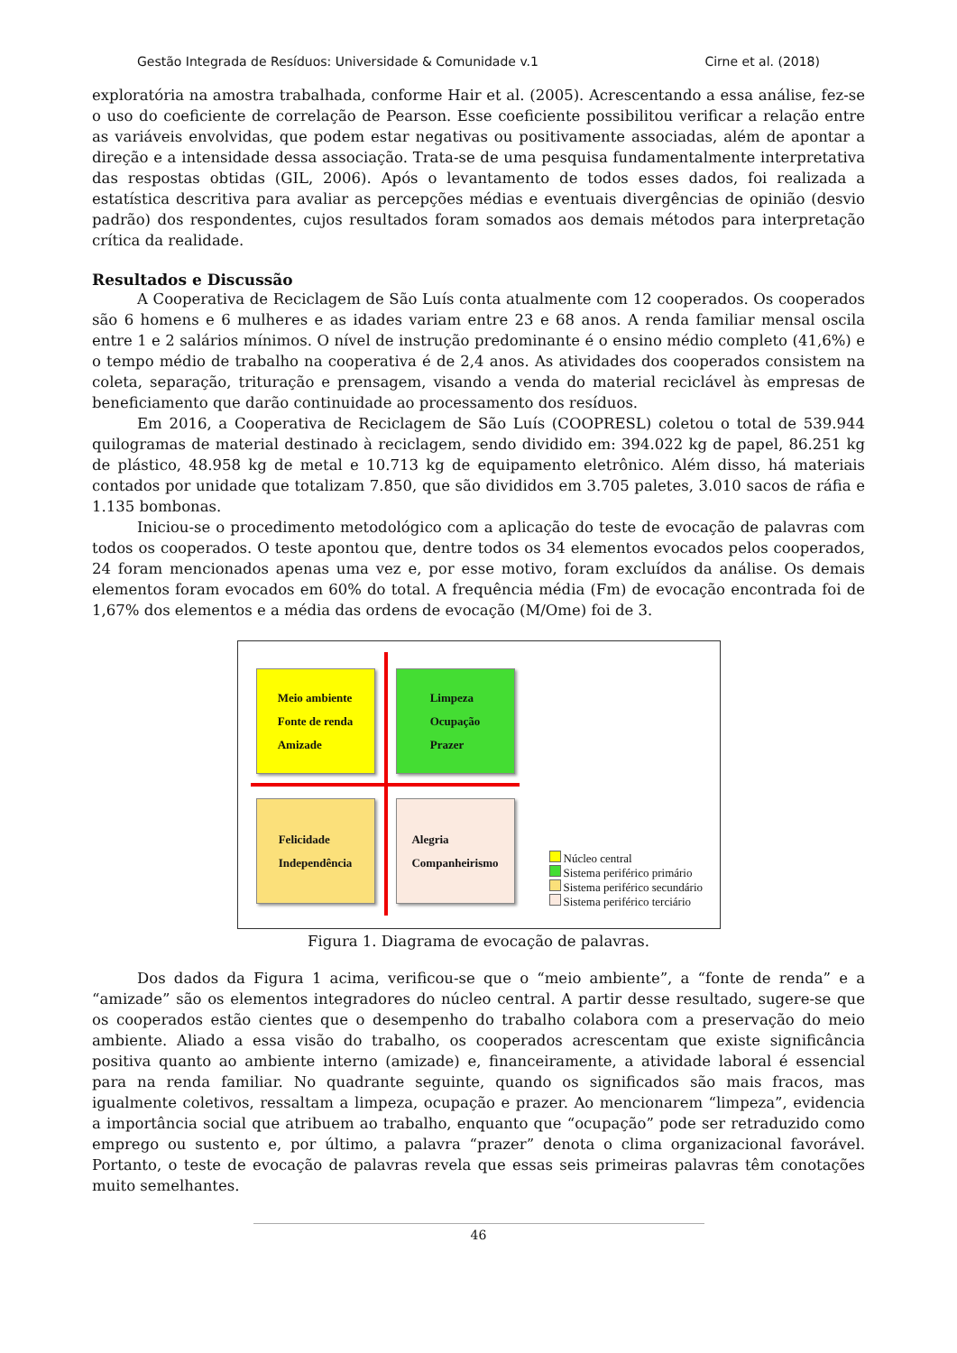Gestão Integrada de Resíduos: Universidade & Comunidade v.1 Cirne et al. (2018)
exploratória na amostra trabalhada, conforme Hair et al. (2005). Acrescentando a essa análise, fez-se o uso do coeficiente de correlação de Pearson. Esse coeficiente possibilitou verificar a relação entre as variáveis envolvidas, que podem estar negativas ou positivamente associadas, além de apontar a direção e a intensidade dessa associação. Trata-se de uma pesquisa fundamentalmente interpretativa das respostas obtidas (GIL, 2006). Após o levantamento de todos esses dados, foi realizada a estatística descritiva para avaliar as percepções médias e eventuais divergências de opinião (desvio padrão) dos respondentes, cujos resultados foram somados aos demais métodos para interpretação crítica da realidade.
Resultados e Discussão
A Cooperativa de Reciclagem de São Luís conta atualmente com 12 cooperados. Os cooperados são 6 homens e 6 mulheres e as idades variam entre 23 e 68 anos. A renda familiar mensal oscila entre 1 e 2 salários mínimos. O nível de instrução predominante é o ensino médio completo (41,6%) e o tempo médio de trabalho na cooperativa é de 2,4 anos. As atividades dos cooperados consistem na coleta, separação, trituração e prensagem, visando a venda do material reciclável às empresas de beneficiamento que darão continuidade ao processamento dos resíduos.
Em 2016, a Cooperativa de Reciclagem de São Luís (COOPRESL) coletou o total de 539.944 quilogramas de material destinado à reciclagem, sendo dividido em: 394.022 kg de papel, 86.251 kg de plástico, 48.958 kg de metal e 10.713 kg de equipamento eletrônico. Além disso, há materiais contados por unidade que totalizam 7.850, que são divididos em 3.705 paletes, 3.010 sacos de ráfia e 1.135 bombonas.
Iniciou-se o procedimento metodológico com a aplicação do teste de evocação de palavras com todos os cooperados. O teste apontou que, dentre todos os 34 elementos evocados pelos cooperados, 24 foram mencionados apenas uma vez e, por esse motivo, foram excluídos da análise. Os demais elementos foram evocados em 60% do total. A frequência média (Fm) de evocação encontrada foi de 1,67% dos elementos e a média das ordens de evocação (M/Ome) foi de 3.
Meio ambiente
Fonte de renda
Amizade
Limpeza
Ocupação
Prazer
Felicidade
Independência
Alegria
Companheirismo
Núcleo central
Sistema periférico primário
Sistema periférico secundário
Sistema periférico terciário
Figura 1. Diagrama de evocação de palavras.
Dos dados da Figura 1 acima, verificou-se que o “meio ambiente”, a “fonte de renda” e a “amizade” são os elementos integradores do núcleo central. A partir desse resultado, sugere-se que os cooperados estão cientes que o desempenho do trabalho colabora com a preservação do meio ambiente. Aliado a essa visão do trabalho, os cooperados acrescentam que existe significância positiva quanto ao ambiente interno (amizade) e, financeiramente, a atividade laboral é essencial para na renda familiar. No quadrante seguinte, quando os significados são mais fracos, mas igualmente coletivos, ressaltam a limpeza, ocupação e prazer. Ao mencionarem “limpeza”, evidencia a importância social que atribuem ao trabalho, enquanto que “ocupação” pode ser retraduzido como emprego ou sustento e, por último, a palavra “prazer” denota o clima organizacional favorável. Portanto, o teste de evocação de palavras revela que essas seis primeiras palavras têm conotações muito semelhantes.
46